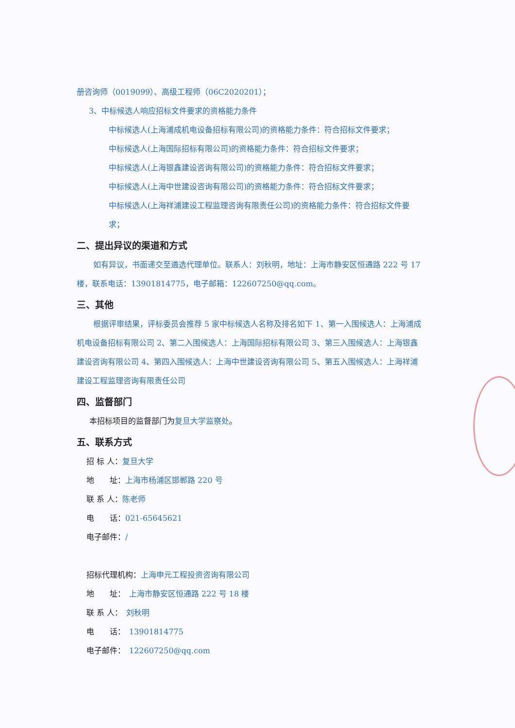册咨询师（0019099）、高级工程师（06C2020201）；
3、中标候选人响应招标文件要求的资格能力条件
中标候选人(上海浦成机电设备招标有限公司)的资格能力条件：符合招标文件要求；
中标候选人(上海国际招标有限公司)的资格能力条件：符合招标文件要求；
中标候选人(上海银鑫建设咨询有限公司)的资格能力条件：符合招标文件要求；
中标候选人(上海中世建设咨询有限公司)的资格能力条件：符合招标文件要求；
中标候选人(上海祥浦建设工程监理咨询有限责任公司)的资格能力条件：符合招标文件要求；
二、提出异议的渠道和方式
如有异议，书面递交至遴选代理单位。联系人：刘秋明，地址：上海市静安区恒通路 222 号 17 楼，联系电话：13901814775，电子邮箱：122607250@qq.com。
三、其他
根据评审结果，评标委员会推荐 5 家中标候选人名称及排名如下 1、第一入围候选人：上海浦成机电设备招标有限公司 2、第二入围候选人：上海国际招标有限公司 3、第三入围候选人：上海银鑫建设咨询有限公司 4、第四入围候选人：上海中世建设咨询有限公司 5、第五入围候选人：上海祥浦建设工程监理咨询有限责任公司
四、监督部门
本招标项目的监督部门为复旦大学监察处。
五、联系方式
招 标 人：复旦大学
地　　址：上海市杨浦区邯郸路 220 号
联 系 人：陈老师
电　　话：021-65645621
电子邮件：/
招标代理机构：上海申元工程投资咨询有限公司
地　　址：　上海市静安区恒通路 222 号 18 楼
联 系 人：　刘秋明
电　　话：　13901814775
电子邮件：　122607250@qq.com